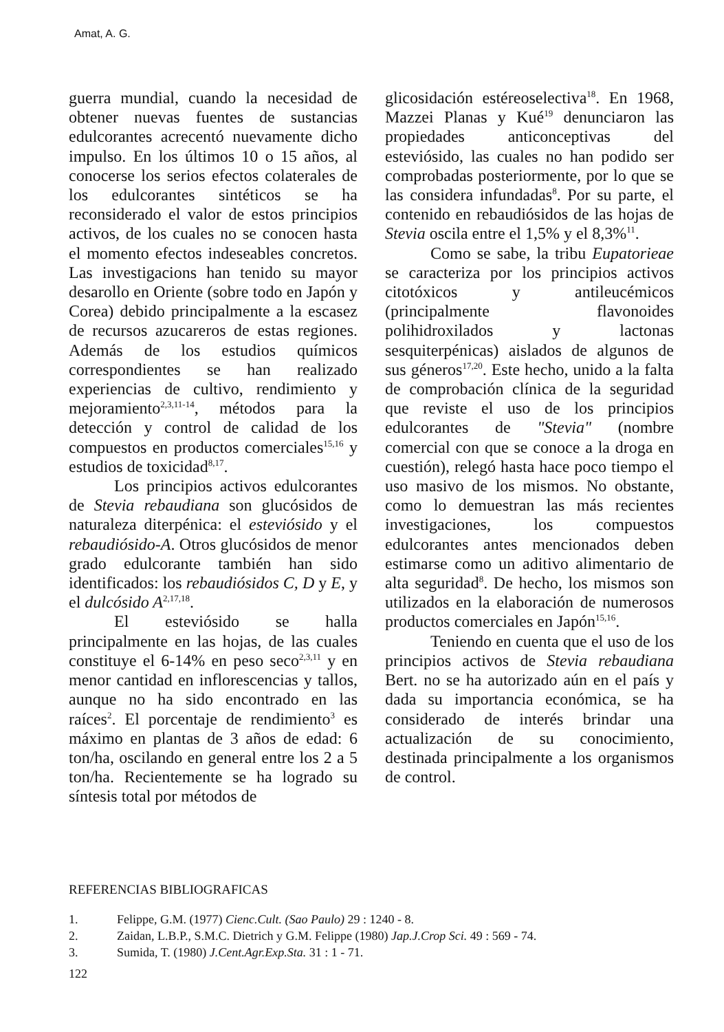Amat, A. G.
guerra mundial, cuando la necesidad de obtener nuevas fuentes de sustancias edulcorantes acrecentó nuevamente dicho impulso. En los últimos 10 o 15 años, al conocerse los serios efectos colaterales de los edulcorantes sintéticos se ha reconsiderado el valor de estos principios activos, de los cuales no se conocen hasta el momento efectos indeseables concretos. Las investigacions han tenido su mayor desarollo en Oriente (sobre todo en Japón y Corea) debido principalmente a la escasez de recursos azucareros de estas regiones. Además de los estudios químicos correspondientes se han realizado experiencias de cultivo, rendimiento y mejoramiento<sup>2,3,11-14</sup>, métodos para la detección y control de calidad de los compuestos en productos comerciales<sup>15,16</sup> y estudios de toxicidad<sup>8,17</sup>.
Los principios activos edulcorantes de Stevia rebaudiana son glucósidos de naturaleza diterpénica: el esteviósido y el rebaudiósido-A. Otros glucósidos de menor grado edulcorante también han sido identificados: los rebaudiósidos C, D y E, y el dulcósido A<sup>2,17,18</sup>.
El esteviósido se halla principalmente en las hojas, de las cuales constituye el 6-14% en peso seco<sup>2,3,11</sup> y en menor cantidad en inflorescencias y tallos, aunque no ha sido encontrado en las raíces<sup>2</sup>. El porcentaje de rendimiento<sup>3</sup> es máximo en plantas de 3 años de edad: 6 ton/ha, oscilando en general entre los 2 a 5 ton/ha. Recientemente se ha logrado su síntesis total por métodos de
glicosidación estéreoselectiva<sup>18</sup>. En 1968, Mazzei Planas y Kué<sup>19</sup> denunciaron las propiedades anticonceptivas del esteviósido, las cuales no han podido ser comprobadas posteriormente, por lo que se las considera infundadas<sup>8</sup>. Por su parte, el contenido en rebaudiósidos de las hojas de Stevia oscila entre el 1,5% y el 8,3%<sup>11</sup>.
Como se sabe, la tribu Eupatorieae se caracteriza por los principios activos citotóxicos y antileucémicos (principalmente flavonoides polihidroxilados y lactonas sesquiterpénicas) aislados de algunos de sus géneros<sup>17,20</sup>. Este hecho, unido a la falta de comprobación clínica de la seguridad que reviste el uso de los principios edulcorantes de "Stevia" (nombre comercial con que se conoce a la droga en cuestión), relegó hasta hace poco tiempo el uso masivo de los mismos. No obstante, como lo demuestran las más recientes investigaciones, los compuestos edulcorantes antes mencionados deben estimarse como un aditivo alimentario de alta seguridad<sup>8</sup>. De hecho, los mismos son utilizados en la elaboración de numerosos productos comerciales en Japón<sup>15,16</sup>.
Teniendo en cuenta que el uso de los principios activos de Stevia rebaudiana Bert. no se ha autorizado aún en el país y dada su importancia económica, se ha considerado de interés brindar una actualización de su conocimiento, destinada principalmente a los organismos de control.
REFERENCIAS BIBLIOGRAFICAS
1. Felippe, G.M. (1977) Cienc.Cult. (Sao Paulo) 29 : 1240 - 8.
2. Zaidan, L.B.P., S.M.C. Dietrich y G.M. Felippe (1980) Jap.J.Crop Sci. 49 : 569 - 74.
3. Sumida, T. (1980) J.Cent.Agr.Exp.Sta. 31 : 1 - 71.
122